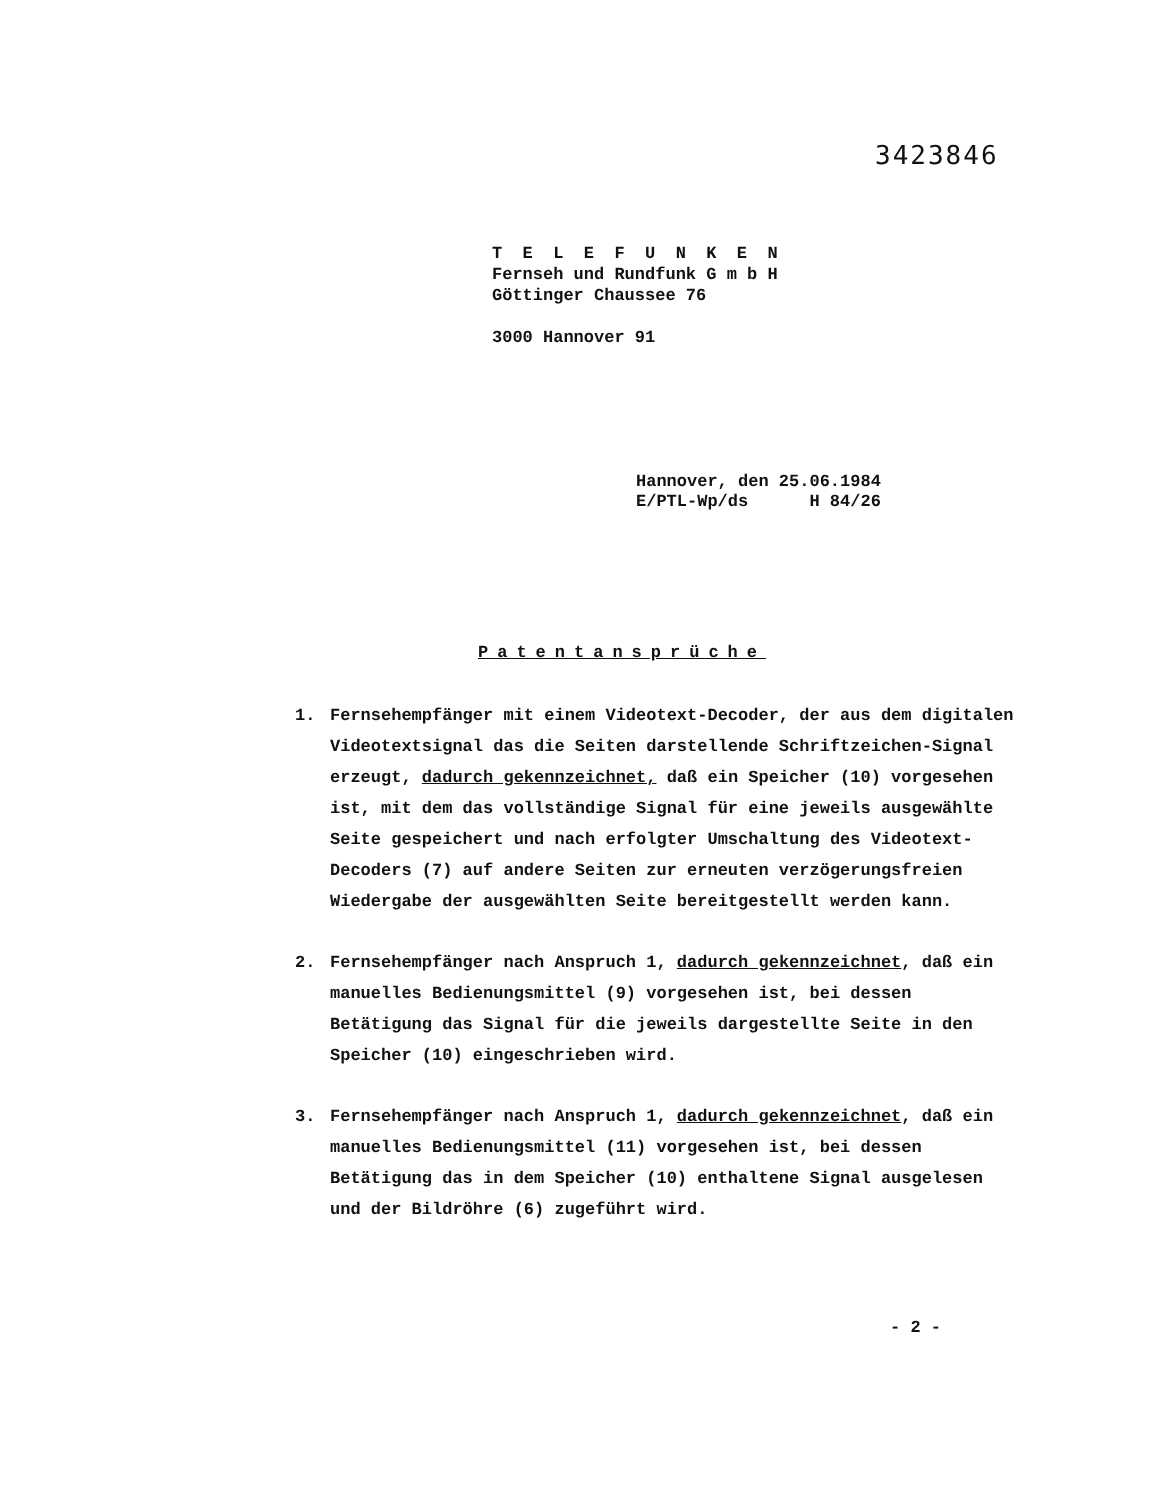3423846
T E L E F U N K E N
Fernseh und Rundfunk G m b H
Göttinger Chaussee 76
3000 Hannover 91
Hannover, den 25.06.1984 E/PTL-Wp/ds H 84/26
Patentansprüche
1. Fernsehempfänger mit einem Videotext-Decoder, der aus dem digitalen Videotextsignal das die Seiten darstellende Schriftzeichen-Signal erzeugt, dadurch gekennzeichnet, daß ein Speicher (10) vorgesehen ist, mit dem das vollständige Signal für eine jeweils ausgewählte Seite gespeichert und nach erfolgter Umschaltung des Videotext-Decoders (7) auf andere Seiten zur erneuten verzögerungsfreien Wiedergabe der ausgewählten Seite bereitgestellt werden kann.
2. Fernsehempfänger nach Anspruch 1, dadurch gekennzeichnet, daß ein manuelles Bedienungsmittel (9) vorgesehen ist, bei dessen Betätigung das Signal für die jeweils dargestellte Seite in den Speicher (10) eingeschrieben wird.
3. Fernsehempfänger nach Anspruch 1, dadurch gekennzeichnet, daß ein manuelles Bedienungsmittel (11) vorgesehen ist, bei dessen Betätigung das in dem Speicher (10) enthaltene Signal ausgelesen und der Bildröhre (6) zugeführt wird.
- 2 -